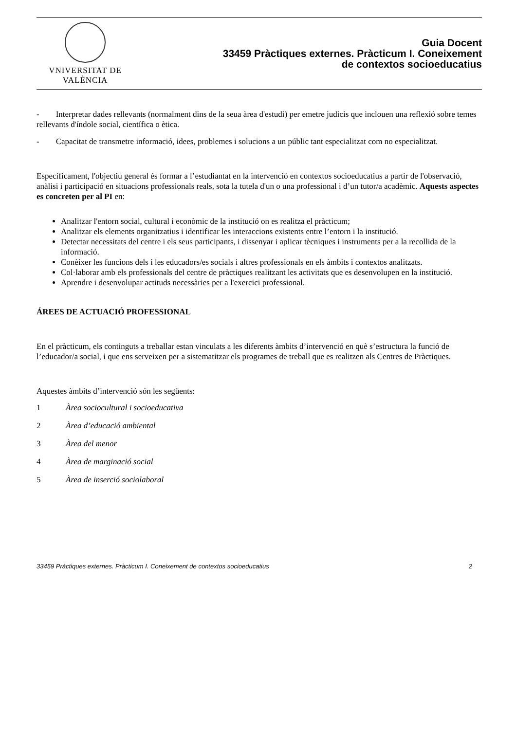VNIVERSITAT DE VALÈNCIA
Guia Docent
33459 Pràctiques externes. Pràcticum I. Coneixement
de contextos socioeducatius
- Interpretar dades rellevants (normalment dins de la seua àrea d'estudi) per emetre judicis que inclouen una reflexió sobre temes rellevants d'índole social, científica o ètica.
- Capacitat de transmetre informació, idees, problemes i solucions a un públic tant especialitzat com no especialitzat.
Específicament, l'objectiu general és formar a l’estudiantat en la intervenció en contextos socioeducatius a partir de l'observació, anàlisi i participació en situacions professionals reals, sota la tutela d'un o una professional i d’un tutor/a acadèmic. Aquests aspectes es concreten per al PI en:
Analitzar l'entorn social, cultural i econòmic de la institució on es realitza el pràcticum;
Analitzar els elements organitzatius i identificar les interaccions existents entre l’entorn i la institució.
Detectar necessitats del centre i els seus participants, i dissenyar i aplicar tècniques i instruments per a la recollida de la informació.
Conèixer les funcions dels i les educadors/es socials i altres professionals en els àmbits i contextos analitzats.
Col·laborar amb els professionals del centre de pràctiques realitzant les activitats que es desenvolupen en la institució.
Aprendre i desenvolupar actituds necessàries per a l'exercici professional.
ÁREES DE ACTUACIÓ PROFESSIONAL
En el pràcticum, els continguts a treballar estan vinculats a les diferents àmbits d’intervenció en què s’estructura la funció de l’educador/a social, i que ens serveixen per a sistematitzar els programes de treball que es realitzen als Centres de Pràctiques.
Aquestes àmbits d’intervenció són les següents:
1 Àrea sociocultural i socioeducativa
2 Àrea d’educació ambiental
3 Àrea del menor
4 Àrea de marginació social
5 Àrea de inserció sociolaboral
33459 Pràctiques externes. Pràcticum I. Coneixement de contextos socioeducatius 2